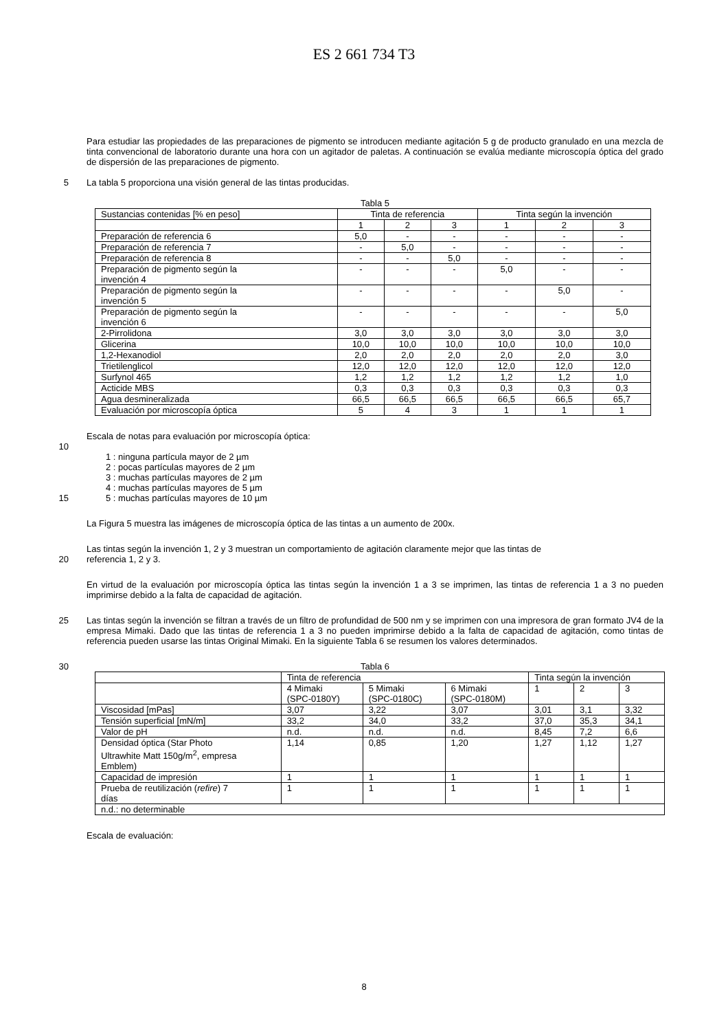ES 2 661 734 T3
Para estudiar las propiedades de las preparaciones de pigmento se introducen mediante agitación 5 g de producto granulado en una mezcla de tinta convencional de laboratorio durante una hora con un agitador de paletas. A continuación se evalúa mediante microscopía óptica del grado de dispersión de las preparaciones de pigmento.
5
La tabla 5 proporciona una visión general de las tintas producidas.
Tabla 5
| Sustancias contenidas [% en peso] | Tinta de referencia | | | Tinta según la invención | | |
| --- | --- | --- | --- | --- | --- | --- |
| | 1 | 2 | 3 | 1 | 2 | 3 |
| Preparación de referencia 6 | 5,0 | - | - | - | - | - |
| Preparación de referencia 7 | - | 5,0 | - | - | - | - |
| Preparación de referencia 8 | - | - | 5,0 | - | - | - |
| Preparación de pigmento según la invención 4 | - | - | - | 5,0 | - | - |
| Preparación de pigmento según la invención 5 | - | - | - | - | 5,0 | - |
| Preparación de pigmento según la invención 6 | - | - | - | - | - | 5,0 |
| 2-Pirrolidona | 3,0 | 3,0 | 3,0 | 3,0 | 3,0 | 3,0 |
| Glicerina | 10,0 | 10,0 | 10,0 | 10,0 | 10,0 | 10,0 |
| 1,2-Hexanodiol | 2,0 | 2,0 | 2,0 | 2,0 | 2,0 | 3,0 |
| Trietilenglicol | 12,0 | 12,0 | 12,0 | 12,0 | 12,0 | 12,0 |
| Surfynol 465 | 1,2 | 1,2 | 1,2 | 1,2 | 1,2 | 1,0 |
| Acticide MBS | 0,3 | 0,3 | 0,3 | 0,3 | 0,3 | 0,3 |
| Agua desmineralizada | 66,5 | 66,5 | 66,5 | 66,5 | 66,5 | 65,7 |
| Evaluación por microscopía óptica | 5 | 4 | 3 | 1 | 1 | 1 |
Escala de notas para evaluación por microscopía óptica:
10
1 : ninguna partícula mayor de 2 µm
2 : pocas partículas mayores de 2 µm
3 : muchas partículas mayores de 2 µm
4 : muchas partículas mayores de 5 µm
15
5 : muchas partículas mayores de 10 µm
La Figura 5 muestra las imágenes de microscopía óptica de las tintas a un aumento de 200x.
Las tintas según la invención 1, 2 y 3 muestran un comportamiento de agitación claramente mejor que las tintas de
20
referencia 1, 2 y 3.
En virtud de la evaluación por microscopía óptica las tintas según la invención 1 a 3 se imprimen, las tintas de referencia 1 a 3 no pueden imprimirse debido a la falta de capacidad de agitación.
25
Las tintas según la invención se filtran a través de un filtro de profundidad de 500 nm y se imprimen con una impresora de gran formato JV4 de la empresa Mimaki. Dado que las tintas de referencia 1 a 3 no pueden imprimirse debido a la falta de capacidad de agitación, como tintas de referencia pueden usarse las tintas Original Mimaki. En la siguiente Tabla 6 se resumen los valores determinados.
30 Tabla 6
| | Tinta de referencia | | | Tinta según la invención | | |
| | 4 Mimaki (SPC-0180Y) | 5 Mimaki (SPC-0180C) | 6 Mimaki (SPC-0180M) | 1 | 2 | 3 |
| Viscosidad [mPas] | 3,07 | 3,22 | 3,07 | 3,01 | 3,1 | 3,32 |
| Tensión superficial [mN/m] | 33,2 | 34,0 | 33,2 | 37,0 | 35,3 | 34,1 |
| Valor de pH | n.d. | n.d. | n.d. | 8,45 | 7,2 | 6,6 |
| Densidad óptica (Star Photo Ultrawhite Matt 150g/m<sup>2</sup>, empresa Emblem) | 1,14 | 0,85 | 1,20 | 1,27 | 1,12 | 1,27 |
| Capacidad de impresión | 1 | 1 | 1 | 1 | 1 | 1 |
| Prueba de reutilización ( refire ) 7 días | 1 | 1 | 1 | 1 | 1 | 1 |
| n.d.: no determinable | | | | | | |
Escala de evaluación:
8